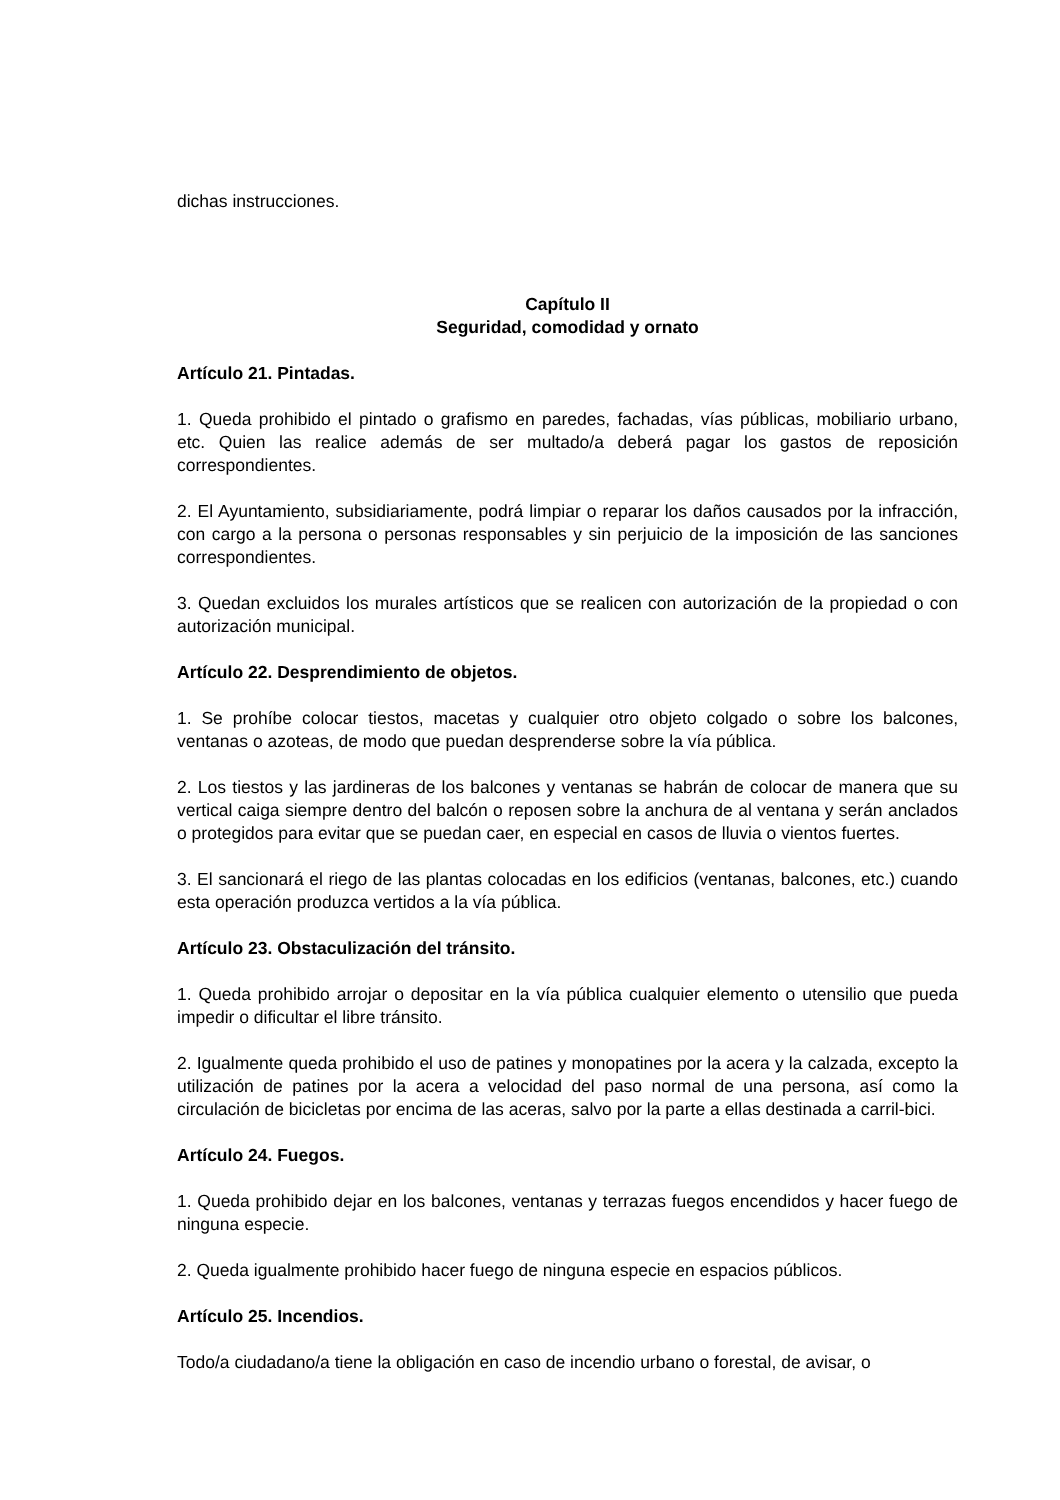dichas instrucciones.
Capítulo II
Seguridad, comodidad y ornato
Artículo 21. Pintadas.
1. Queda prohibido el pintado o grafismo en paredes, fachadas, vías públicas, mobiliario urbano, etc. Quien las realice además de ser multado/a deberá pagar los gastos de reposición correspondientes.
2. El Ayuntamiento, subsidiariamente, podrá limpiar o reparar los daños causados por la infracción, con cargo a la persona o personas responsables y sin perjuicio de la imposición de las sanciones correspondientes.
3. Quedan excluidos los murales artísticos que se realicen con autorización de la propiedad o con autorización municipal.
Artículo 22. Desprendimiento de objetos.
1. Se prohíbe colocar tiestos, macetas y cualquier otro objeto colgado o sobre los balcones, ventanas o azoteas, de modo que puedan desprenderse sobre la vía pública.
2. Los tiestos y las jardineras de los balcones y ventanas se habrán de colocar de manera que su vertical caiga siempre dentro del balcón o reposen sobre la anchura de al ventana y serán anclados o protegidos para evitar que se puedan caer, en especial en casos de lluvia o vientos fuertes.
3. El sancionará el riego de las plantas colocadas en los edificios (ventanas, balcones, etc.) cuando esta operación produzca vertidos a la vía pública.
Artículo 23. Obstaculización del tránsito.
1. Queda prohibido arrojar o depositar en la vía pública cualquier elemento o utensilio que pueda impedir o dificultar el libre tránsito.
2. Igualmente queda prohibido el uso de patines y monopatines por la acera y la calzada, excepto la utilización de patines por la acera a velocidad del paso normal de una persona, así como la circulación de bicicletas por encima de las aceras, salvo por la parte a ellas destinada a carril-bici.
Artículo 24. Fuegos.
1. Queda prohibido dejar en los balcones, ventanas y terrazas fuegos encendidos y hacer fuego de ninguna especie.
2. Queda igualmente prohibido hacer fuego de ninguna especie en espacios públicos.
Artículo 25. Incendios.
Todo/a ciudadano/a tiene la obligación en caso de incendio urbano o forestal, de avisar, o